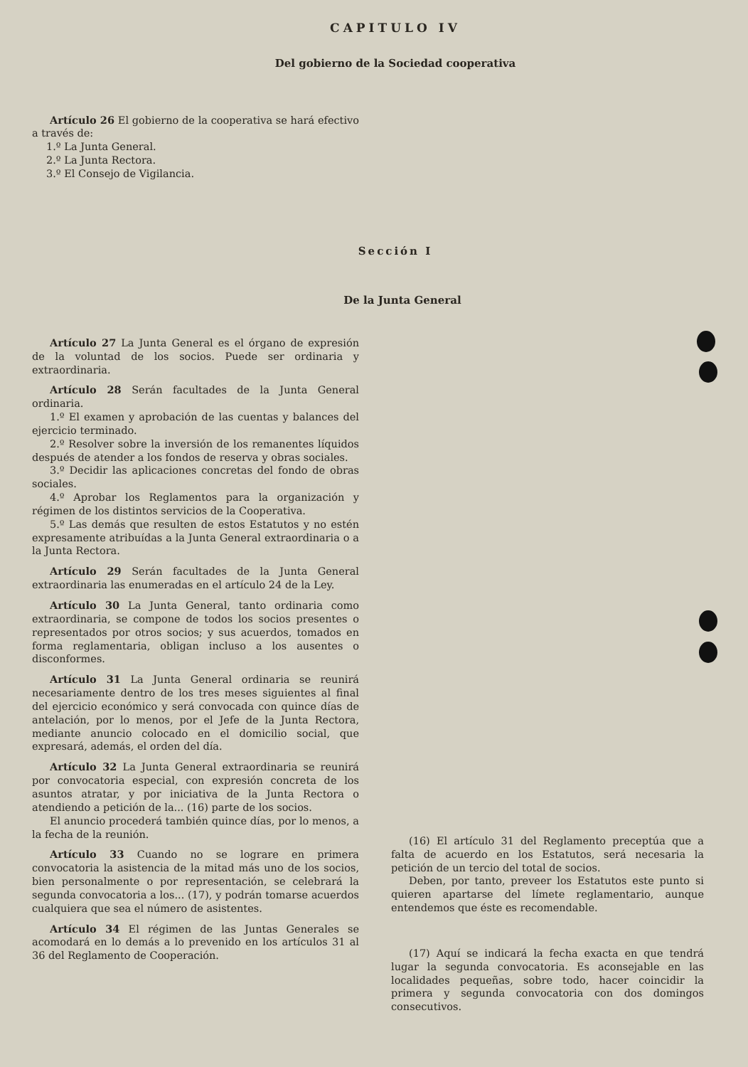CAPITULO IV
Del gobierno de la Sociedad cooperativa
Artículo 26 El gobierno de la cooperativa se hará efectivo a través de:
1.º La Junta General.
2.º La Junta Rectora.
3.º El Consejo de Vigilancia.
Sección I
De la Junta General
Artículo 27 La Junta General es el órgano de expresión de la voluntad de los socios. Puede ser ordinaria y extraordinaria.
Artículo 28 Serán facultades de la Junta General ordinaria.
1.º El examen y aprobación de las cuentas y balances del ejercicio terminado.
2.º Resolver sobre la inversión de los remanentes líquidos después de atender a los fondos de reserva y obras sociales.
3.º Decidir las aplicaciones concretas del fondo de obras sociales.
4.º Aprobar los Reglamentos para la organización y régimen de los distintos servicios de la Cooperativa.
5.º Las demás que resulten de estos Estatutos y no estén expresamente atribuídas a la Junta General extraordinaria o a la Junta Rectora.
Artículo 29 Serán facultades de la Junta General extraordinaria las enumeradas en el artículo 24 de la Ley.
Artículo 30 La Junta General, tanto ordinaria como extraordinaria, se compone de todos los socios presentes o representados por otros socios; y sus acuerdos, tomados en forma reglamentaria, obligan incluso a los ausentes o disconformes.
Artículo 31 La Junta General ordinaria se reunirá necesariamente dentro de los tres meses siguientes al final del ejercicio económico y será convocada con quince días de antelación, por lo menos, por el Jefe de la Junta Rectora, mediante anuncio colocado en el domicilio social, que expresará, además, el orden del día.
Artículo 32 La Junta General extraordinaria se reunirá por convocatoria especial, con expresión concreta de los asuntos atratar, y por iniciativa de la Junta Rectora o atendiendo a petición de la... (16) parte de los socios.
El anuncio procederá también quince días, por lo menos, a la fecha de la reunión.
Artículo 33 Cuando no se lograre en primera convocatoria la asistencia de la mitad más uno de los socios, bien personalmente o por representación, se celebrará la segunda convocatoria a los... (17), y podrán tomarse acuerdos cualquiera que sea el número de asistentes.
Artículo 34 El régimen de las Juntas Generales se acomodará en lo demás a lo prevenido en los artículos 31 al 36 del Reglamento de Cooperación.
(16) El artículo 31 del Reglamento preceptúa que a falta de acuerdo en los Estatutos, será necesaria la petición de un tercio del total de socios.
Deben, por tanto, preveer los Estatutos este punto si quieren apartarse del límete reglamentario, aunque entendemos que éste es recomendable.
(17) Aquí se indicará la fecha exacta en que tendrá lugar la segunda convocatoria. Es aconsejable en las localidades pequeñas, sobre todo, hacer coincidir la primera y segunda convocatoria con dos domingos consecutivos.